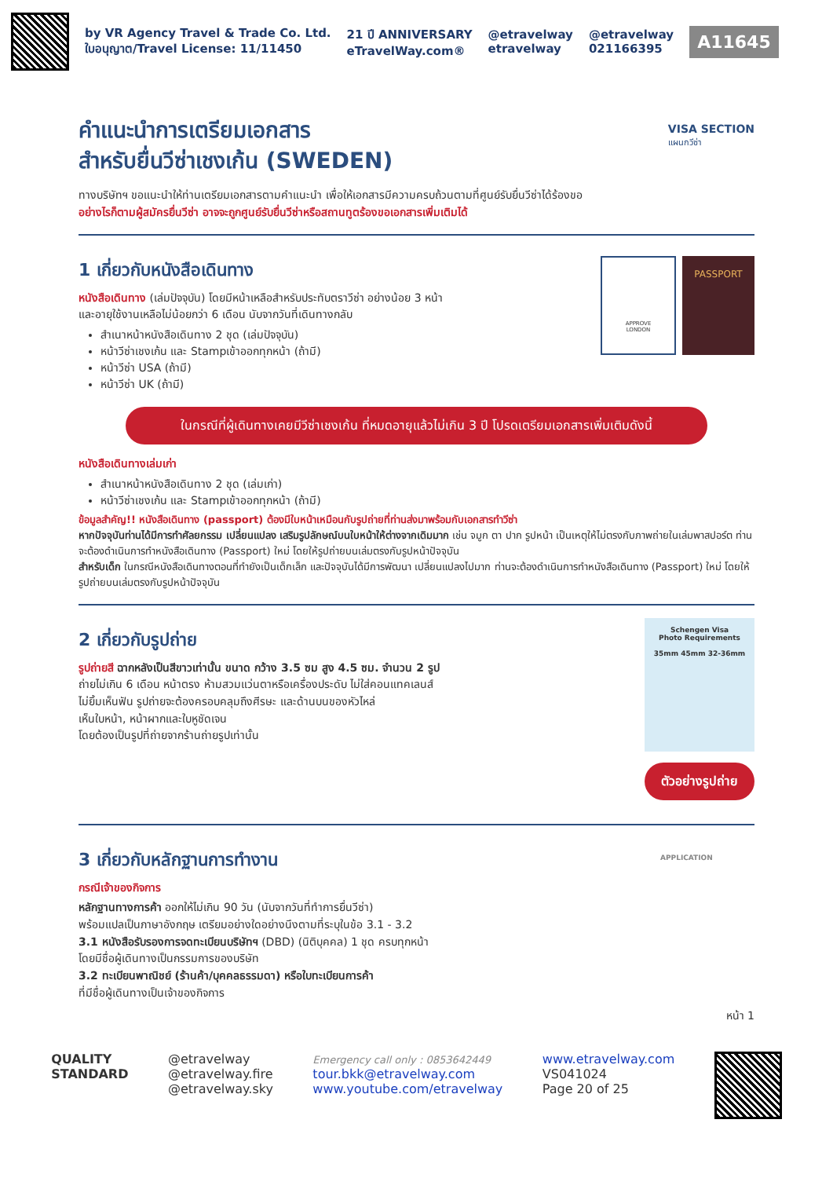by VR Agency Travel & Trade Co. Ltd.
ใบอนุญาต/Travel License: 11/11450
21 ปี ANNIVERSARY
eTravelWay.com®
@etravelway
etravelway
@etravelway
021166395
A11645
คำแนะนำการเตรียมเอกสาร
สำหรับยื่นวีซ่าเชงเก้น (SWEDEN)
VISA SECTION
แผนกวีซ่า
ทางบริษัทฯ ขอแนะนำให้ท่านเตรียมเอกสารตามคำแนะนำ เพื่อให้เอกสารมีความครบถ้วนตามที่ศูนย์รับยื่นวีซ่าได้ร้องขอ
อย่างไรก็ตามผู้สมัครยื่นวีซ่า อาจจะถูกศูนย์รับยื่นวีซ่าหรือสถานทูตร้องขอเอกสารเพิ่มเติมได้
1 เกี่ยวกับหนังสือเดินทาง
หนังสือเดินทาง (เล่มปัจจุบัน) โดยมีหน้าเหลือสำหรับประทับตราวีซ่า อย่างน้อย 3 หน้า
และอายุใช้งานเหลือไม่น้อยกว่า 6 เดือน นับจากวันที่เดินทางกลับ
สำเนาหน้าหนังสือเดินทาง 2 ชุด (เล่มปัจจุบัน)
หน้าวีซ่าเชงเก้น และ Stampเข้าออกทุกหน้า (ถ้ามี)
หน้าวีซ่า USA (ถ้ามี)
หน้าวีซ่า UK (ถ้ามี)
APPROVE
LONDON
PASSPORT
ในกรณีที่ผู้เดินทางเคยมีวีซ่าเชงเก้น ที่หมดอายุแล้วไม่เกิน 3 ปี โปรดเตรียมเอกสารเพิ่มเติมดังนี้
หนังสือเดินทางเล่มเก่า
สำเนาหน้าหนังสือเดินทาง 2 ชุด (เล่มเก่า)
หน้าวีซ่าเชงเก้น และ Stampเข้าออกทุกหน้า (ถ้ามี)
ข้อมูลสำคัญ!! หนังสือเดินทาง (passport) ต้องมีใบหน้าเหมือนกับรูปถ่ายที่ท่านส่งมาพร้อมกับเอกสารทำวีซ่า
หากปัจจุบันท่านได้มีการทำศัลยกรรม เปลี่ยนแปลง เสริมรูปลักษณ์บนใบหน้าให้ต่างจากเดิมมาก เช่น จมูก ตา ปาก รูปหน้า เป็นเหตุให้ไม่ตรงกับภาพถ่ายในเล่มพาสปอร์ต ท่านจะต้องดำเนินการทำหนังสือเดินทาง (Passport) ใหม่ โดยให้รูปถ่ายบนเล่มตรงกับรูปหน้าปัจจุบัน
สำหรับเด็ก ในกรณีหนังสือเดินทางตอนที่ทำยังเป็นเด็กเล็ก และปัจจุบันได้มีการพัฒนา เปลี่ยนแปลงไปมาก ท่านจะต้องดำเนินการทำหนังสือเดินทาง (Passport) ใหม่ โดยให้รูปถ่ายบนเล่มตรงกับรูปหน้าปัจจุบัน
2 เกี่ยวกับรูปถ่าย
รูปถ่ายสี ฉากหลังเป็นสีขาวเท่านั้น ขนาด กว้าง 3.5 ซม สูง 4.5 ซม. จำนวน 2 รูป
ถ่ายไม่เกิน 6 เดือน หน้าตรง ห้ามสวมแว่นตาหรือเครื่องประดับ ไม่ใส่คอนแทคเลนส์
ไม่ยิ้มเห็นฟัน รูปถ่ายจะต้องครอบคลุมถึงศีรษะ และด้านบนของหัวไหล่
เห็นใบหน้า, หน้าผากและใบหูชัดเจน
โดยต้องเป็นรูปที่ถ่ายจากร้านถ่ายรูปเท่านั้น
Schengen Visa
Photo Requirements
35mm 45mm 32-36mm
ตัวอย่างรูปถ่าย
3 เกี่ยวกับหลักฐานการทำงาน
กรณีเจ้าของกิจการ
หลักฐานทางการค้า ออกให้ไม่เกิน 90 วัน (นับจากวันที่ทำการยื่นวีซ่า)
พร้อมแปลเป็นภาษาอังกฤษ เตรียมอย่างใดอย่างนึงตามที่ระบุในข้อ 3.1 - 3.2
3.1 หนังสือรับรองการจดทะเบียนบริษัทฯ (DBD) (นิติบุคคล) 1 ชุด ครบทุกหน้า
โดยมีชื่อผู้เดินทางเป็นกรรมการของบริษัท
3.2 ทะเบียนพาณิชย์ (ร้านค้า/บุคคลธรรมดา) หรือใบทะเบียนการค้า
ที่มีชื่อผู้เดินทางเป็นเจ้าของกิจการ
APPLICATION
หน้า 1
QUALITY
STANDARD
@etravelway
@etravelway.fire
@etravelway.sky
Emergency call only : 0853642449
tour.bkk@etravelway.com
www.youtube.com/etravelway
www.etravelway.com
VS041024
Page 20 of 25